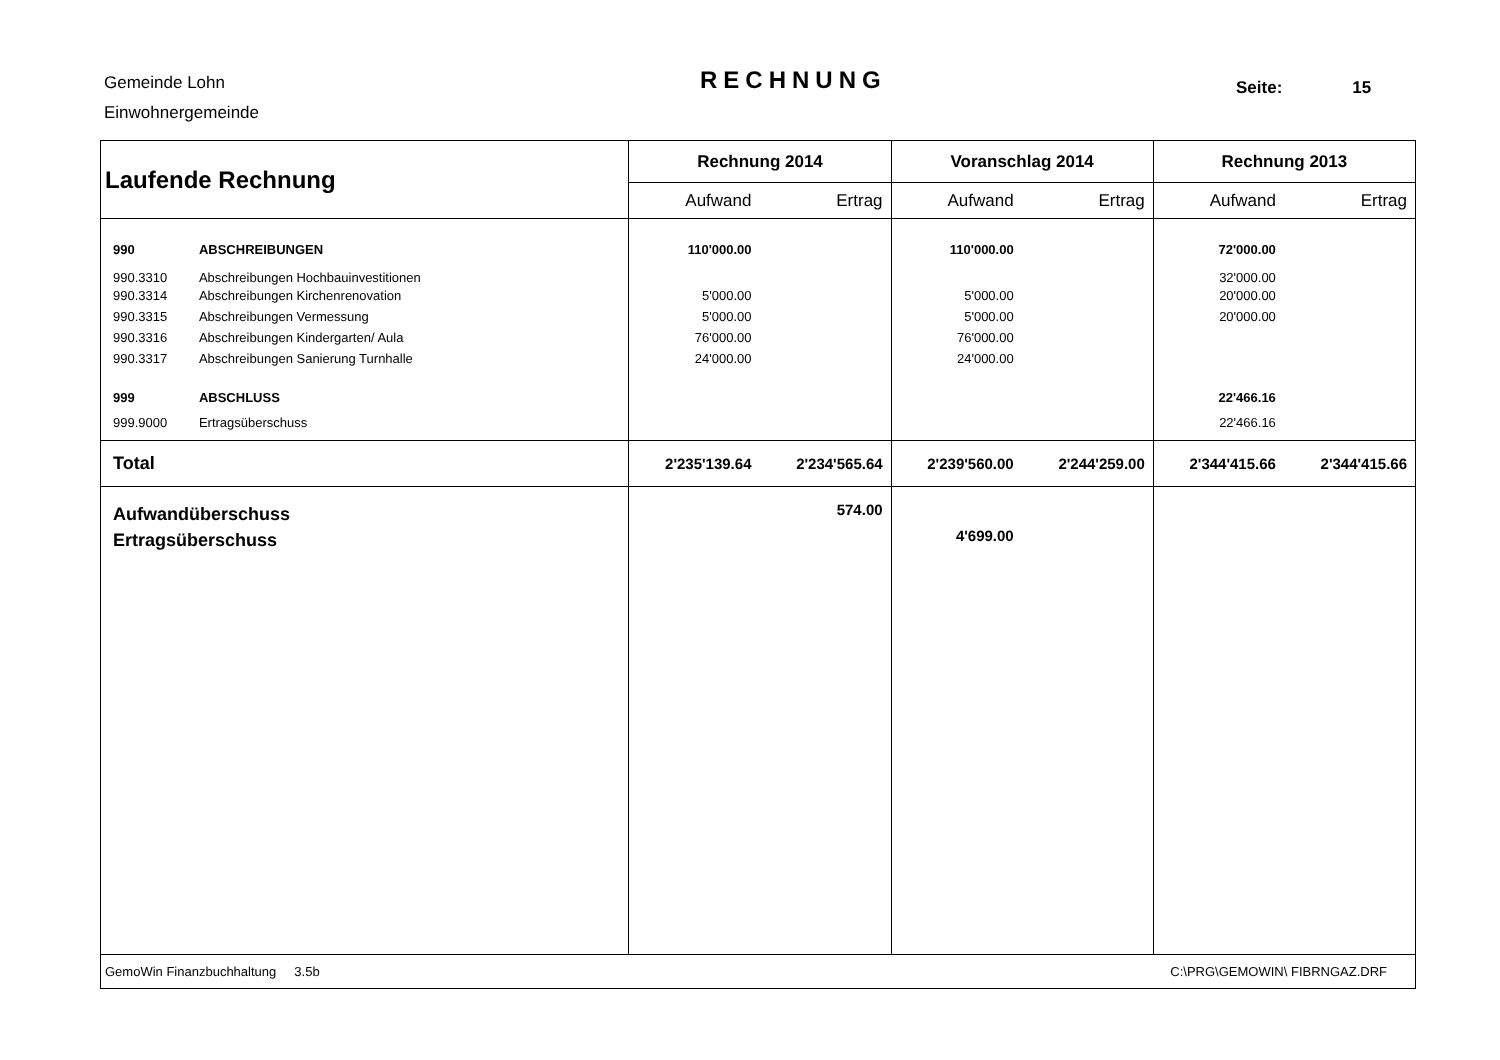Gemeinde Lohn
Einwohnergemeinde
RECHNUNG Seite: 15
| Laufende Rechnung | | Rechnung 2014 | | Voranschlag 2014 | | Rechnung 2013 | |
| --- | --- | --- | --- | --- | --- | --- | --- |
| | | Aufwand | Ertrag | Aufwand | Ertrag | Aufwand | Ertrag |
| 990 | ABSCHREIBUNGEN | 110'000.00 | | 110'000.00 | | 72'000.00 | |
| 990.3310 | Abschreibungen Hochbauinvestitionen | | | | | 32'000.00 | |
| 990.3314 | Abschreibungen Kirchenrenovation | 5'000.00 | | 5'000.00 | | 20'000.00 | |
| 990.3315 | Abschreibungen Vermessung | 5'000.00 | | 5'000.00 | | 20'000.00 | |
| 990.3316 | Abschreibungen Kindergarten/ Aula | 76'000.00 | | 76'000.00 | | | |
| 990.3317 | Abschreibungen Sanierung Turnhalle | 24'000.00 | | 24'000.00 | | | |
| 999 | ABSCHLUSS | | | | | 22'466.16 | |
| 999.9000 | Ertragsüberschuss | | | | | 22'466.16 | |
| Total | | 2'235'139.64 | 2'234'565.64 | 2'239'560.00 | 2'244'259.00 | 2'344'415.66 | 2'344'415.66 |
| Aufwandüberschuss Ertragsüberschuss | | | 574.00 | 4'699.00 | | | |
| GemoWin Finanzbuchhaltung 3.5b | | | | | C:\PRG\GEMOWIN\ FIBRNGAZ.DRF | | |